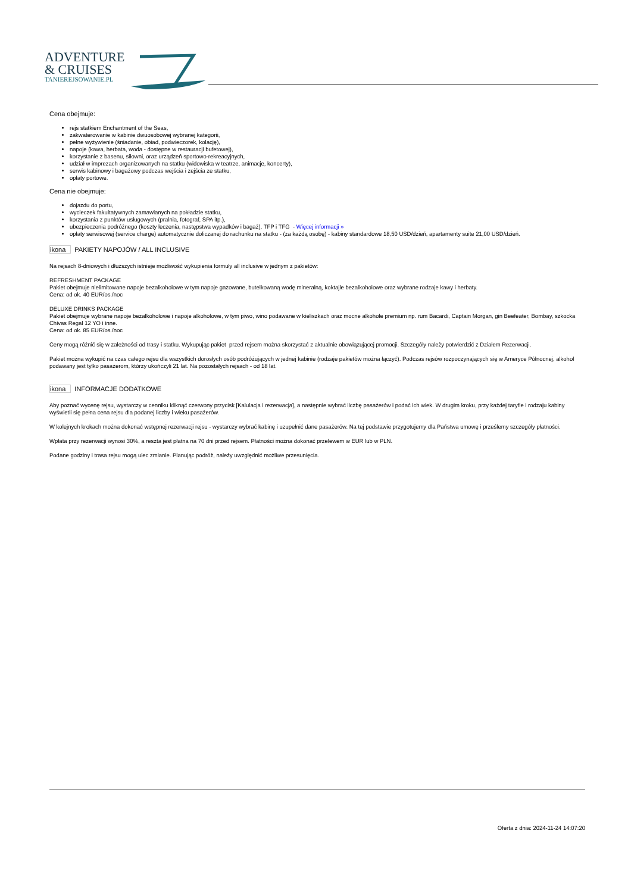ADVENTURE
& CRUISES
TANIEREJSOWANIE.PL
Cena obejmuje:
rejs statkiem Enchantment of the Seas,
zakwaterowanie w kabinie dwuosobowej wybranej kategorii,
pełne wyżywienie (śniadanie, obiad, podwieczorek, kolację),
napoje (kawa, herbata, woda - dostępne w restauracji bufetowej),
korzystanie z basenu, siłowni, oraz urządzeń sportowo-rekreacyjnych,
udział w imprezach organizowanych na statku (widowiska w teatrze, animacje, koncerty),
serwis kabinowy i bagażowy podczas wejścia i zejścia ze statku,
opłaty portowe.
Cena nie obejmuje:
dojazdu do portu,
wycieczek fakultatywnych zamawianych na pokładzie statku,
korzystania z punktów usługowych (pralnia, fotograf, SPA itp.),
ubezpieczenia podróżnego (koszty leczenia, następstwa wypadków i bagaż), TFP i TFG - Więcej informacji »
opłaty serwisowej (service charge) automatycznie doliczanej do rachunku na statku - (za każdą osobę) - kabiny standardowe 18,50 USD/dzień, apartamenty suite 21,00 USD/dzień.
ikona PAKIETY NAPOJÓW / ALL INCLUSIVE
Na rejsach 8-dniowych i dłuższych istnieje możliwość wykupienia formuły all inclusive w jednym z pakietów:
REFRESHMENT PACKAGE
Pakiet obejmuje nielimitowane napoje bezalkoholowe w tym napoje gazowane, butelkowaną wodę mineralną, koktajle bezalkoholowe oraz wybrane rodzaje kawy i herbaty.
Cena: od ok. 40 EUR/os./noc
DELUXE DRINKS PACKAGE
Pakiet obejmuje wybrane napoje bezalkoholowe i napoje alkoholowe, w tym piwo, wino podawane w kieliszkach oraz mocne alkohole premium np. rum Bacardi, Captain Morgan, gin Beefeater, Bombay, szkocka Chivas Regal 12 YO i inne.
Cena: od ok. 85 EUR/os./noc
Ceny mogą różnić się w zależności od trasy i statku. Wykupując pakiet przed rejsem można skorzystać z aktualnie obowiązującej promocji. Szczegóły należy potwierdzić z Działem Rezerwacji.
Pakiet można wykupić na czas całego rejsu dla wszystkich dorosłych osób podróżujących w jednej kabinie (rodzaje pakietów można łączyć). Podczas rejsów rozpoczynających się w Ameryce Północnej, alkohol podawany jest tylko pasażerom, którzy ukończyli 21 lat. Na pozostałych rejsach - od 18 lat.
ikona INFORMACJE DODATKOWE
Aby poznać wycenę rejsu, wystarczy w cenniku kliknąć czerwony przycisk [Kalulacja i rezerwacja], a następnie wybrać liczbę pasażerów i podać ich wiek. W drugim kroku, przy każdej taryfie i rodzaju kabiny wyświetli się pełna cena rejsu dla podanej liczby i wieku pasażerów.
W kolejnych krokach można dokonać wstępnej rezerwacji rejsu - wystarczy wybrać kabinę i uzupełnić dane pasażerów. Na tej podstawie przygotujemy dla Państwa umowę i prześlemy szczegóły płatności.
Wpłata przy rezerwacji wynosi 30%, a reszta jest płatna na 70 dni przed rejsem. Płatności można dokonać przelewem w EUR lub w PLN.
Podane godziny i trasa rejsu mogą ulec zmianie. Planując podróż, należy uwzględnić możliwe przesunięcia.
Oferta z dnia: 2024-11-24 14:07:20